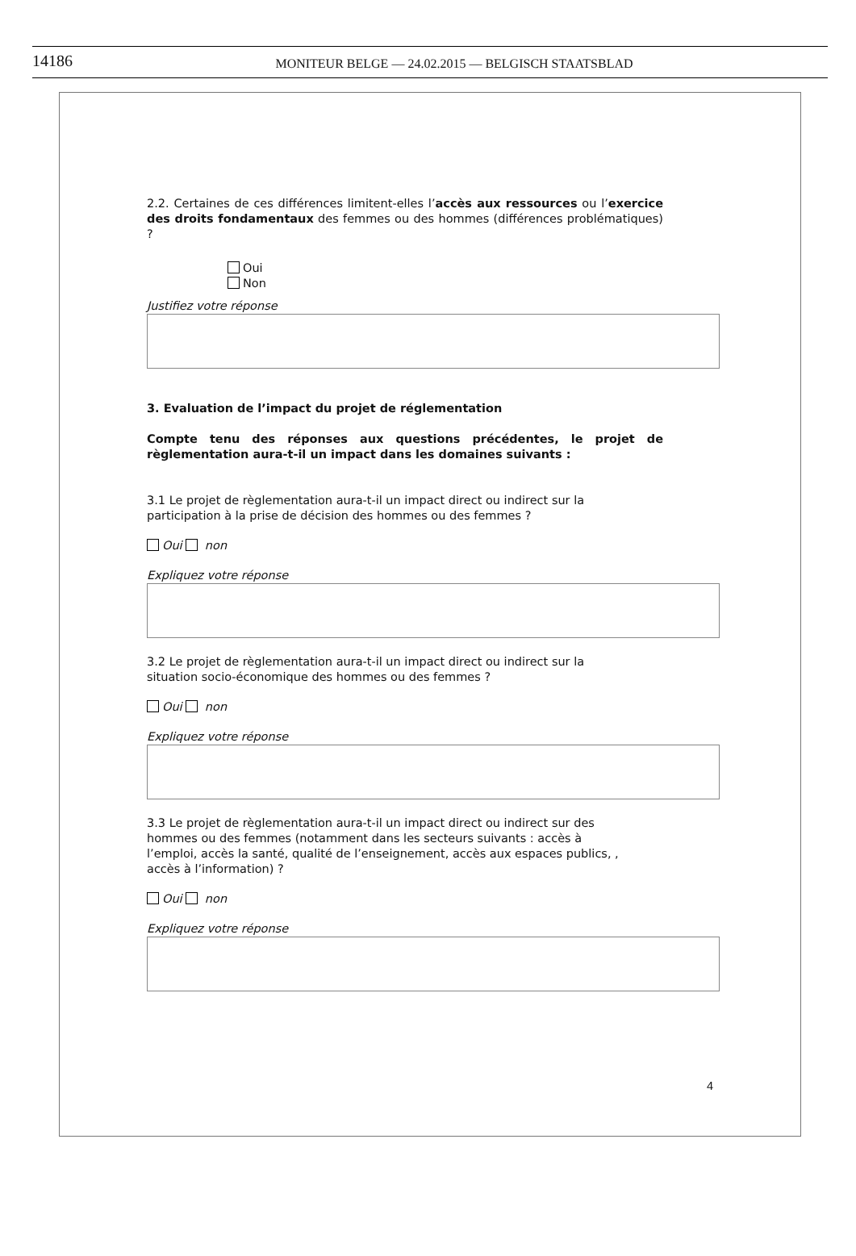14186
MONITEUR BELGE — 24.02.2015 — BELGISCH STAATSBLAD
2.2. Certaines de ces différences limitent-elles l’accès aux ressources ou l’exercice des droits fondamentaux des femmes ou des hommes (différences problématiques) ?
Oui
Non
Justifiez votre réponse
3. Evaluation de l’impact du projet de réglementation
Compte tenu des réponses aux questions précédentes, le projet de règlementation aura-t-il un impact dans les domaines suivants :
3.1 Le projet de règlementation aura-t-il un impact direct ou indirect sur la
participation à la prise de décision des hommes ou des femmes ?
Oui non
Expliquez votre réponse
3.2 Le projet de règlementation aura-t-il un impact direct ou indirect sur la
situation socio-économique des hommes ou des femmes ?
Oui non
Expliquez votre réponse
3.3 Le projet de règlementation aura-t-il un impact direct ou indirect sur des
hommes ou des femmes (notamment dans les secteurs suivants : accès à
l’emploi, accès la santé, qualité de l’enseignement, accès aux espaces publics, ,
accès à l’information) ?
Oui non
Expliquez votre réponse
4